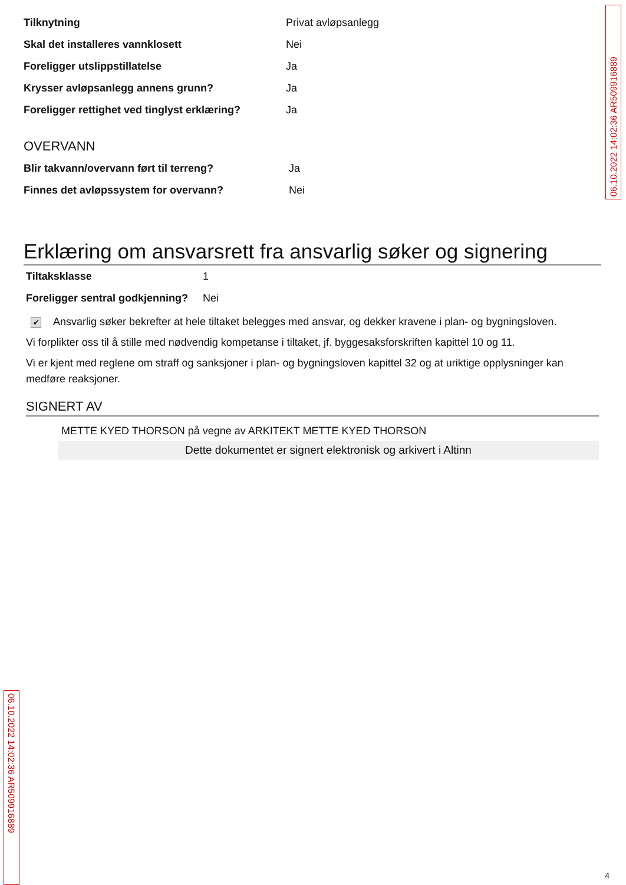06.10.2022 14:02:36 AR509916889
Tilknytning Privat avløpsanlegg
Skal det installeres vannklosett Nei
Foreligger utslippstillatelse Ja
Krysser avløpsanlegg annens grunn? Ja
Foreligger rettighet ved tinglyst erklæring? Ja
OVERVANN
Blir takvann/overvann ført til terreng? Ja
Finnes det avløpssystem for overvann? Nei
Erklæring om ansvarsrett fra ansvarlig søker og signering
Tiltaksklasse 1
Foreligger sentral godkjenning? Nei
✔ Ansvarlig søker bekrefter at hele tiltaket belegges med ansvar, og dekker kravene i plan- og bygningsloven.
Vi forplikter oss til å stille med nødvendig kompetanse i tiltaket, jf. byggesaksforskriften kapittel 10 og 11.
Vi er kjent med reglene om straff og sanksjoner i plan- og bygningsloven kapittel 32 og at uriktige opplysninger kan medføre reaksjoner.
SIGNERT AV
METTE KYED THORSON på vegne av ARKITEKT METTE KYED THORSON
Dette dokumentet er signert elektronisk og arkivert i Altinn
06.10.2022 14:02:36 AR509916889
4